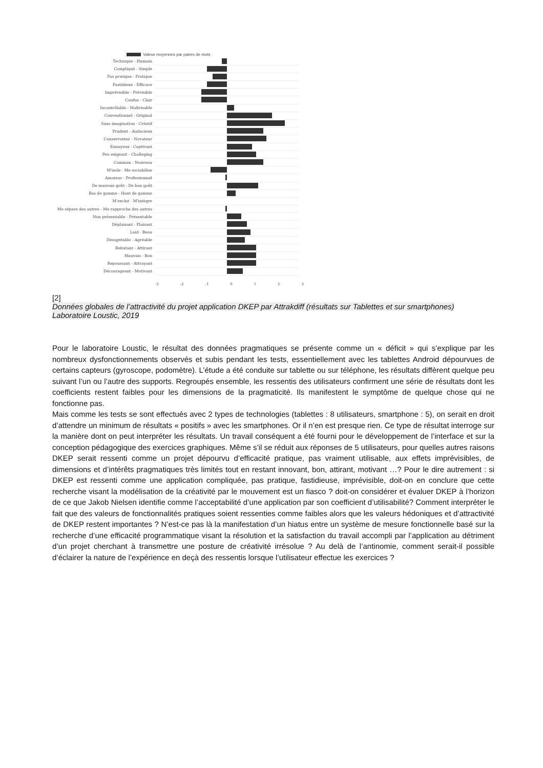Valeus moyennes par paires de mots
Technique - Humain
Compliqué - Simple
Pas pratique - Pratique
Fastidieux - Efficace
Imprévisible - Prévisible
Confus - Clair
Incontrôlable - Maîtrisable
Conventionnel - Original
Sans imagination - Créatif
Prudent - Audacieux
Conservateur - Novateur
Ennuyeux - Captivant
Peu exigeant - Challeging
Commun - Nouveau
M'isole - Me sociabilise
Amateur - Professionnel
De mauvais goût - De bon goût
Bas de gamme - Haut de gamme
M'exclut - M'intègre
Me sépare des autres - Me rapproche des autres
Non présentable - Présentable
Déplaisant - Plaisant
Laid - Beau
Désagréable - Agréable
Rebutant - Attirant
Mauvais - Bon
Repoussant - Attrayant
Décourageant - Motivant
-3 -2 -1 0 1 2 3
[2]
Données globales de l’attractivité du projet application DKEP par Attrakdiff (résultats sur Tablettes et sur smartphones) Laboratoire Loustic, 2019
Pour le laboratoire Loustic, le résultat des données pragmatiques se présente comme un « déficit » qui s’explique par les nombreux dysfonctionnements observés et subis pendant les tests, essentiellement avec les tablettes Android dépourvues de certains capteurs (gyroscope, podomètre). L’étude a été conduite sur tablette ou sur téléphone, les résultats diffèrent quelque peu suivant l’un ou l’autre des supports. Regroupés ensemble, les ressentis des utilisateurs confirment une série de résultats dont les coefficients restent faibles pour les dimensions de la pragmaticité. Ils manifestent le symptôme de quelque chose qui ne fonctionne pas.
Mais comme les tests se sont effectués avec 2 types de technologies (tablettes : 8 utilisateurs, smartphone : 5), on serait en droit d’attendre un minimum de résultats « positifs » avec les smartphones. Or il n’en est presque rien. Ce type de résultat interroge sur la manière dont on peut interpréter les résultats. Un travail conséquent a été fourni pour le développement de l’interface et sur la conception pédagogique des exercices graphiques. Même s’il se réduit aux réponses de 5 utilisateurs, pour quelles autres raisons DKEP serait ressenti comme un projet dépourvu d’efficacité pratique, pas vraiment utilisable, aux effets imprévisibles, de dimensions et d’intérêts pragmatiques très limités tout en restant innovant, bon, attirant, motivant …? Pour le dire autrement : si DKEP est ressenti comme une application compliquée, pas pratique, fastidieuse, imprévisible, doit-on en conclure que cette recherche visant la modélisation de la créativité par le mouvement est un fiasco ? doit-on considérer et évaluer DKEP à l’horizon de ce que Jakob Nielsen identifie comme l’acceptabilité d’une application par son coefficient d’utilisabilité? Comment interpréter le fait que des valeurs de fonctionnalités pratiques soient ressenties comme faibles alors que les valeurs hédoniques et d’attractivité de DKEP restent importantes ? N’est-ce pas là la manifestation d’un hiatus entre un système de mesure fonctionnelle basé sur la recherche d’une efficacité programmatique visant la résolution et la satisfaction du travail accompli par l’application au détriment d’un projet cherchant à transmettre une posture de créativité irrésolue ? Au delà de l’antinomie, comment serait-il possible d’éclairer la nature de l’expérience en deçà des ressentis lorsque l’utilisateur effectue les exercices ?